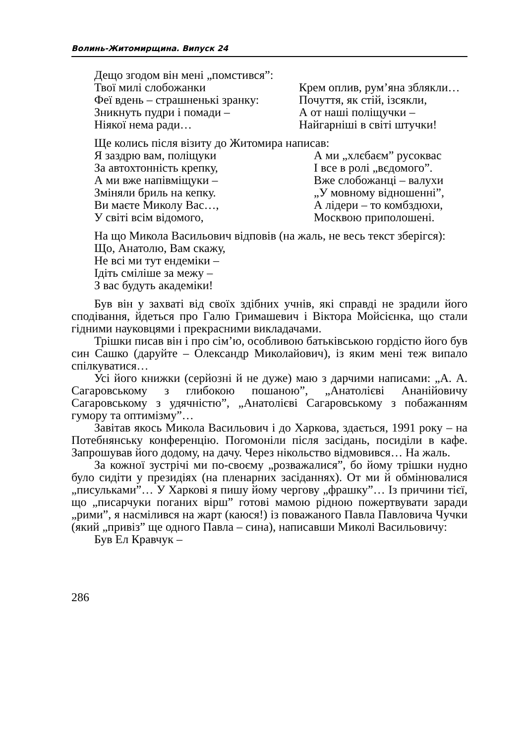Волинь-Житомирщина. Випуск 24
Дещо згодом він мені „помстився”:
Твої милі слобожанки
Феї вдень – страшненькі зранку:
Зникнуть пудри і помади –
Ніякої нема ради…
Крем оплив, рум’яна зблякли…
Почуття, як стій, ізсякли,
А от наші поліщучки –
Найгарніші в світі штучки!
Ще колись після візиту до Житомира написав:
Я заздрю вам, поліщуки
За автохтонність крепку,
А ми вже напівміщуки –
Зміняли бриль на кепку.
Ви маєте Миколу Вас…,
У світі всім відомого,
А ми „хлєбаєм” русоквас
І все в ролі „вєдомого”.
Вже слобожанці – валухи
„У мовному відношенні”,
А лідери – то комбздюхи,
Москвою приполошені.
На що Микола Васильович відповів (на жаль, не весь текст зберігся):
Що, Анатолю, Вам скажу,
Не всі ми тут ендеміки –
Ідіть сміліше за межу –
З вас будуть академіки!
Був він у захваті від своїх здібних учнів, які справді не зрадили його сподівання, йдеться про Галю Гримашевич і Віктора Мойсієнка, що стали гідними науковцями і прекрасними викладачами.
Трішки писав він і про сім’ю, особливою батьківською гордістю його був син Сашко (даруйте – Олександр Миколайович), із яким мені теж випало спілкуватися…
Усі його книжки (серйозні й не дуже) маю з дарчими написами: „А. А. Сагаровському з глибокою пошаною”, „Анатолієві Ананійовичу Сагаровському з удячністю”, „Анатолієві Сагаровському з побажанням гумору та оптимізму”…
Завітав якось Микола Васильович і до Харкова, здається, 1991 року – на Потебнянську конференцію. Погомоніли після засідань, посиділи в кафе. Запрошував його додому, на дачу. Через нікольство відмовився… На жаль.
За кожної зустрічі ми по-своєму „розважалися”, бо йому трішки нудно було сидіти у президіях (на пленарних засіданнях). От ми й обмінювалися „писульками”… У Харкові я пишу йому чергову „фрашку”… Із причини тієї, що „писарчуки поганих вірш” готові мамою рідною пожертвувати заради „рими”, я насмілився на жарт (каюся!) із поважаного Павла Павловича Чучки (який „привіз” ще одного Павла – сина), написавши Миколі Васильовичу:
Був Ел Кравчук –
286